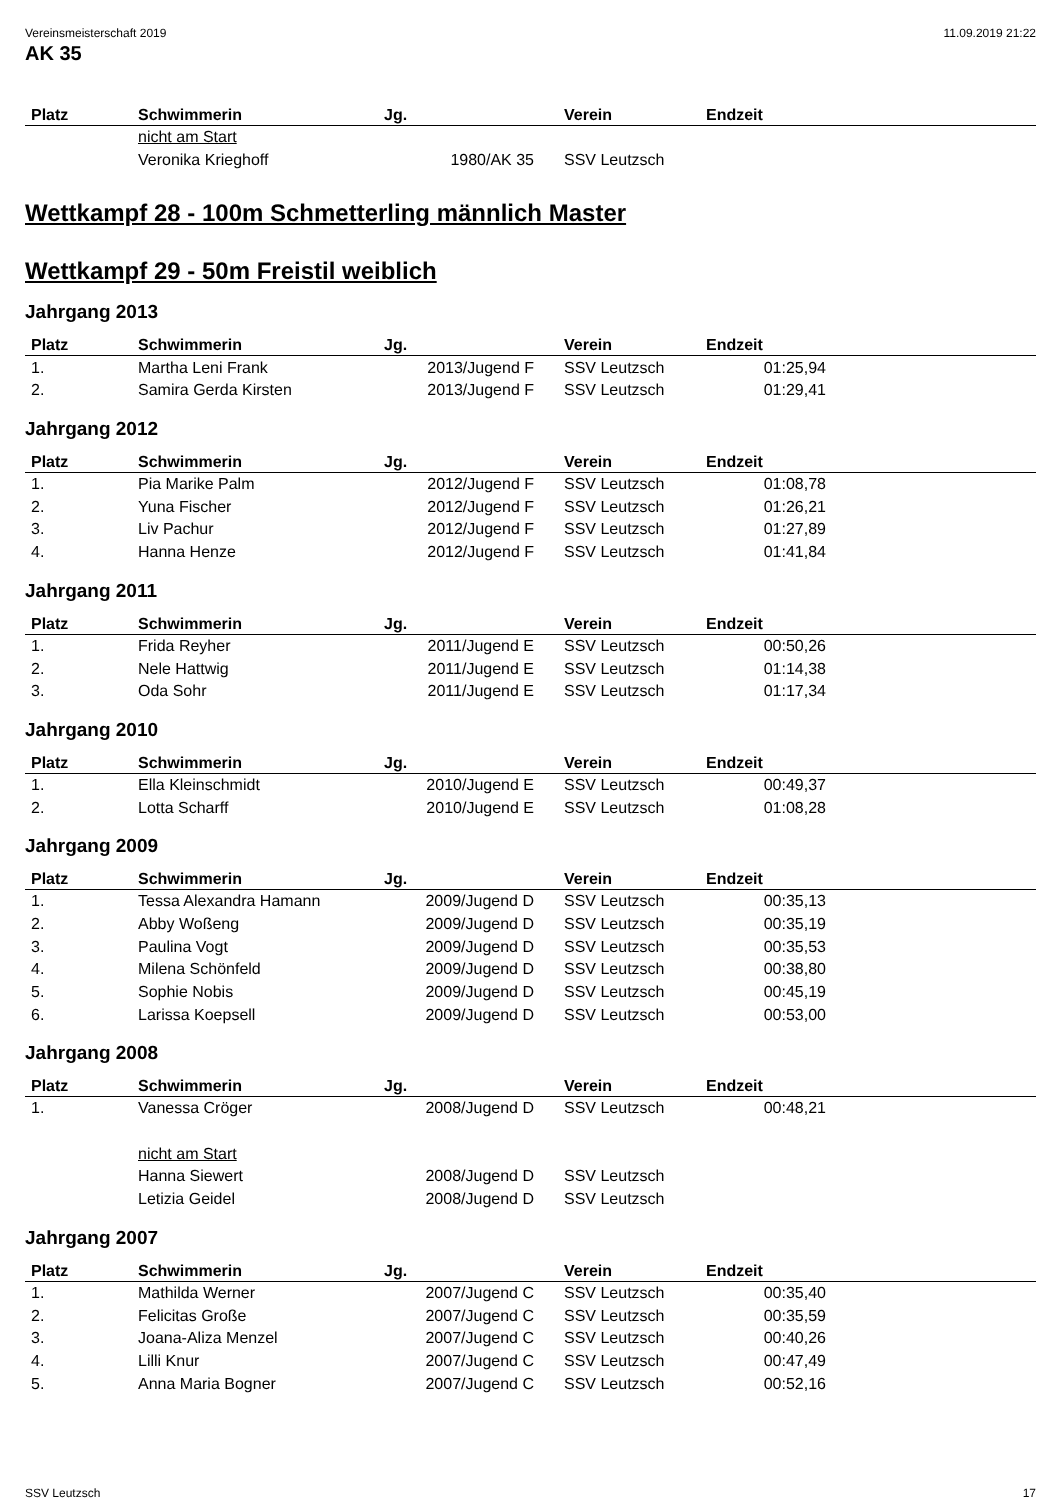Vereinsmeisterschaft 2019 11.09.2019 21:22
AK 35
| Platz | Schwimmerin | Jg. | Verein | Endzeit | |
| --- | --- | --- | --- | --- | --- |
| | nicht am Start | | | | |
| | Veronika Krieghoff | 1980/AK 35 | SSV Leutzsch | | |
Wettkampf 28 - 100m Schmetterling männlich Master
Wettkampf 29 - 50m Freistil weiblich
Jahrgang 2013
| Platz | Schwimmerin | Jg. | Verein | Endzeit | |
| --- | --- | --- | --- | --- | --- |
| 1. | Martha Leni Frank | 2013/Jugend F | SSV Leutzsch | 01:25,94 | |
| 2. | Samira Gerda Kirsten | 2013/Jugend F | SSV Leutzsch | 01:29,41 | |
Jahrgang 2012
| Platz | Schwimmerin | Jg. | Verein | Endzeit | |
| --- | --- | --- | --- | --- | --- |
| 1. | Pia Marike Palm | 2012/Jugend F | SSV Leutzsch | 01:08,78 | |
| 2. | Yuna Fischer | 2012/Jugend F | SSV Leutzsch | 01:26,21 | |
| 3. | Liv Pachur | 2012/Jugend F | SSV Leutzsch | 01:27,89 | |
| 4. | Hanna Henze | 2012/Jugend F | SSV Leutzsch | 01:41,84 | |
Jahrgang 2011
| Platz | Schwimmerin | Jg. | Verein | Endzeit | |
| --- | --- | --- | --- | --- | --- |
| 1. | Frida Reyher | 2011/Jugend E | SSV Leutzsch | 00:50,26 | |
| 2. | Nele Hattwig | 2011/Jugend E | SSV Leutzsch | 01:14,38 | |
| 3. | Oda Sohr | 2011/Jugend E | SSV Leutzsch | 01:17,34 | |
Jahrgang 2010
| Platz | Schwimmerin | Jg. | Verein | Endzeit | |
| --- | --- | --- | --- | --- | --- |
| 1. | Ella Kleinschmidt | 2010/Jugend E | SSV Leutzsch | 00:49,37 | |
| 2. | Lotta Scharff | 2010/Jugend E | SSV Leutzsch | 01:08,28 | |
Jahrgang 2009
| Platz | Schwimmerin | Jg. | Verein | Endzeit | |
| --- | --- | --- | --- | --- | --- |
| 1. | Tessa Alexandra Hamann | 2009/Jugend D | SSV Leutzsch | 00:35,13 | |
| 2. | Abby Woßeng | 2009/Jugend D | SSV Leutzsch | 00:35,19 | |
| 3. | Paulina Vogt | 2009/Jugend D | SSV Leutzsch | 00:35,53 | |
| 4. | Milena Schönfeld | 2009/Jugend D | SSV Leutzsch | 00:38,80 | |
| 5. | Sophie Nobis | 2009/Jugend D | SSV Leutzsch | 00:45,19 | |
| 6. | Larissa Koepsell | 2009/Jugend D | SSV Leutzsch | 00:53,00 | |
Jahrgang 2008
| Platz | Schwimmerin | Jg. | Verein | Endzeit | |
| --- | --- | --- | --- | --- | --- |
| 1. | Vanessa Cröger | 2008/Jugend D | SSV Leutzsch | 00:48,21 | |
| | nicht am Start | | | | |
| | Hanna Siewert | 2008/Jugend D | SSV Leutzsch | | |
| | Letizia Geidel | 2008/Jugend D | SSV Leutzsch | | |
Jahrgang 2007
| Platz | Schwimmerin | Jg. | Verein | Endzeit | |
| --- | --- | --- | --- | --- | --- |
| 1. | Mathilda Werner | 2007/Jugend C | SSV Leutzsch | 00:35,40 | |
| 2. | Felicitas Große | 2007/Jugend C | SSV Leutzsch | 00:35,59 | |
| 3. | Joana-Aliza Menzel | 2007/Jugend C | SSV Leutzsch | 00:40,26 | |
| 4. | Lilli Knur | 2007/Jugend C | SSV Leutzsch | 00:47,49 | |
| 5. | Anna Maria Bogner | 2007/Jugend C | SSV Leutzsch | 00:52,16 | |
SSV Leutzsch 17